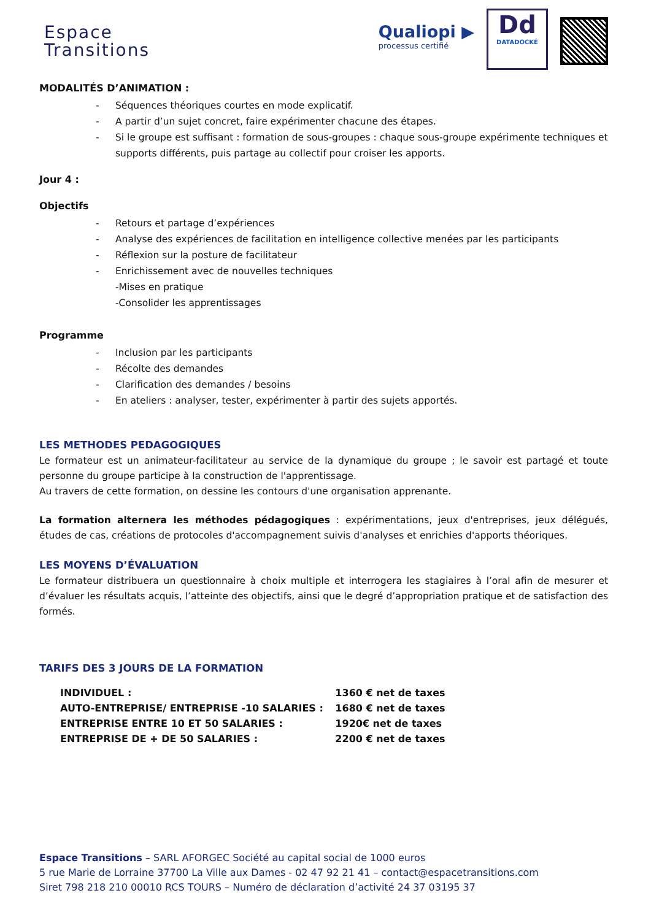Espace
Transitions
Qualiopi ▶
processus certifié
Dd
DATADOCKÉ
MODALITÉS D’ANIMATION :
- Séquences théoriques courtes en mode explicatif.
- A partir d’un sujet concret, faire expérimenter chacune des étapes.
- Si le groupe est suffisant : formation de sous-groupes : chaque sous-groupe expérimente techniques et supports différents, puis partage au collectif pour croiser les apports.
Jour 4 :
Objectifs
- Retours et partage d’expériences
- Analyse des expériences de facilitation en intelligence collective menées par les participants
- Réflexion sur la posture de facilitateur
- Enrichissement avec de nouvelles techniques
-Mises en pratique
-Consolider les apprentissages
Programme
- Inclusion par les participants
- Récolte des demandes
- Clarification des demandes / besoins
- En ateliers : analyser, tester, expérimenter à partir des sujets apportés.
LES METHODES PEDAGOGIQUES
Le formateur est un animateur-facilitateur au service de la dynamique du groupe ; le savoir est partagé et toute personne du groupe participe à la construction de l'apprentissage.
Au travers de cette formation, on dessine les contours d'une organisation apprenante.
La formation alternera les méthodes pédagogiques : expérimentations, jeux d'entreprises, jeux délégués, études de cas, créations de protocoles d'accompagnement suivis d'analyses et enrichies d'apports théoriques.
LES MOYENS D’ÉVALUATION
Le formateur distribuera un questionnaire à choix multiple et interrogera les stagiaires à l’oral afin de mesurer et d’évaluer les résultats acquis, l’atteinte des objectifs, ainsi que le degré d’appropriation pratique et de satisfaction des formés.
TARIFS DES 3 JOURS DE LA FORMATION
| INDIVIDUEL : | 1360 € net de taxes |
| AUTO-ENTREPRISE/ ENTREPRISE -10 SALARIES : | 1680 € net de taxes |
| ENTREPRISE ENTRE 10 ET 50 SALARIES : | 1920€ net de taxes |
| ENTREPRISE DE + DE 50 SALARIES : | 2200 € net de taxes |
Espace Transitions – SARL AFORGEC Société au capital social de 1000 euros
5 rue Marie de Lorraine 37700 La Ville aux Dames - 02 47 92 21 41 – contact@espacetransitions.com
Siret 798 218 210 00010 RCS TOURS – Numéro de déclaration d’activité 24 37 03195 37